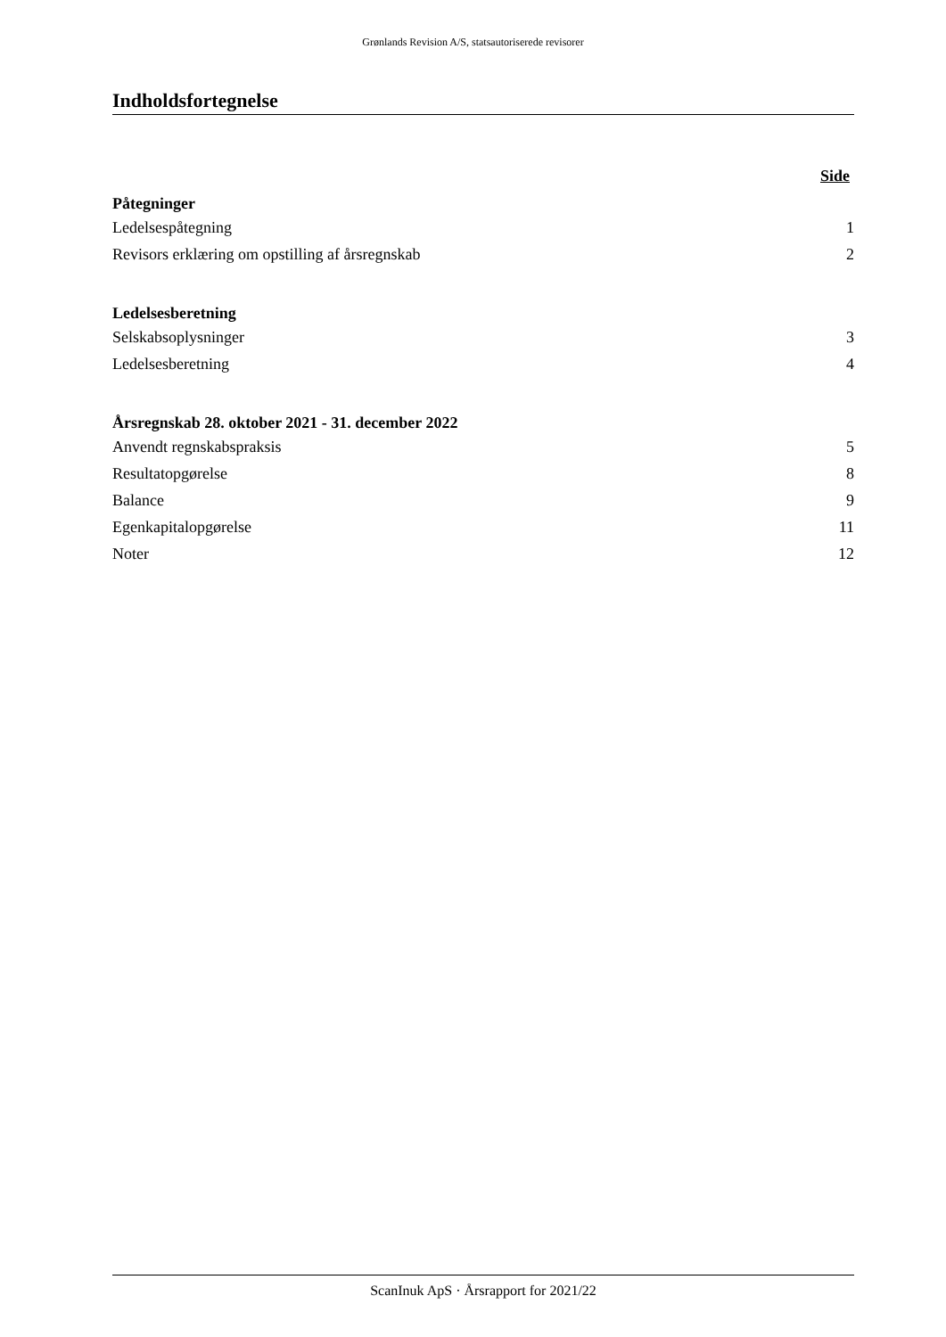Grønlands Revision A/S, statsautoriserede revisorer
Indholdsfortegnelse
Side
Påtegninger
Ledelsespåtegning 1
Revisors erklæring om opstilling af årsregnskab 2
Ledelsesberetning
Selskabsoplysninger 3
Ledelsesberetning 4
Årsregnskab 28. oktober 2021 - 31. december 2022
Anvendt regnskabspraksis 5
Resultatopgørelse 8
Balance 9
Egenkapitalopgørelse 11
Noter 12
ScanInuk ApS · Årsrapport for 2021/22